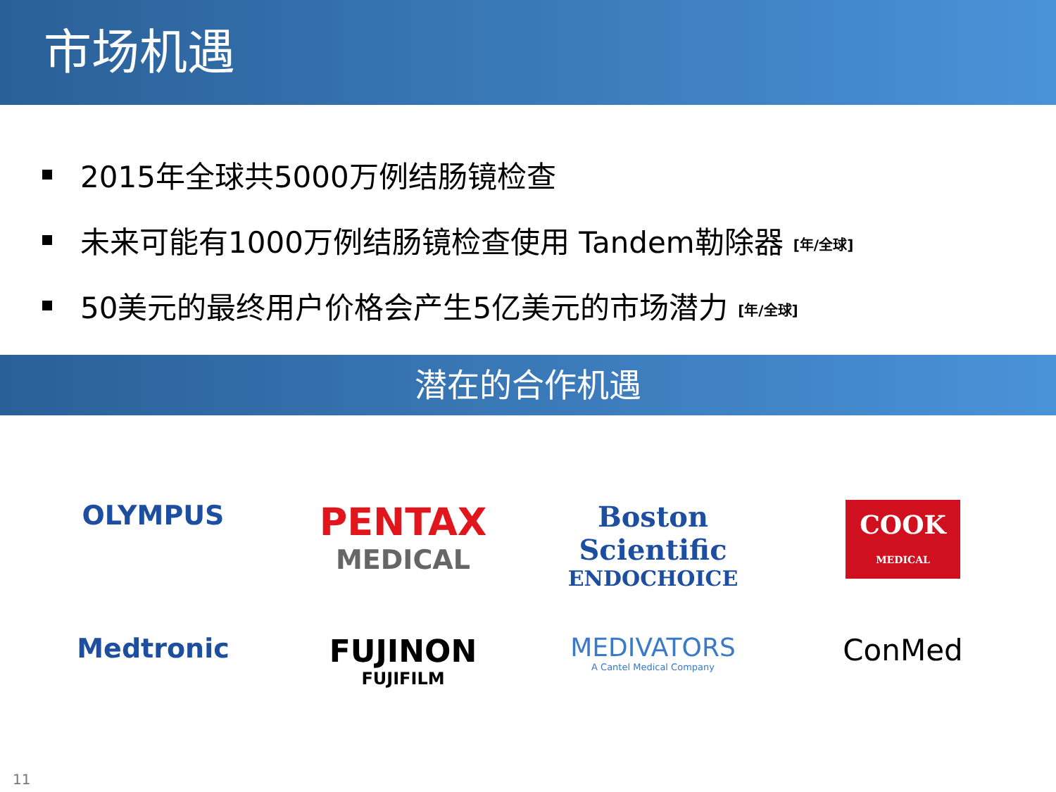市场机遇
2015年全球共5000万例结肠镜检查
未来可能有1000万例结肠镜检查使用 Tandem勒除器 [年/全球]
50美元的最终用户价格会产生5亿美元的市场潜力 [年/全球]
潜在的合作机遇
OLYMPUS
PENTAX
MEDICAL
Boston Scientific
ENDOCHOICE
COOK
MEDICAL
Medtronic
FUJINON
FUJIFILM
MEDIVATORS
A Cantel Medical Company
ConMed
11